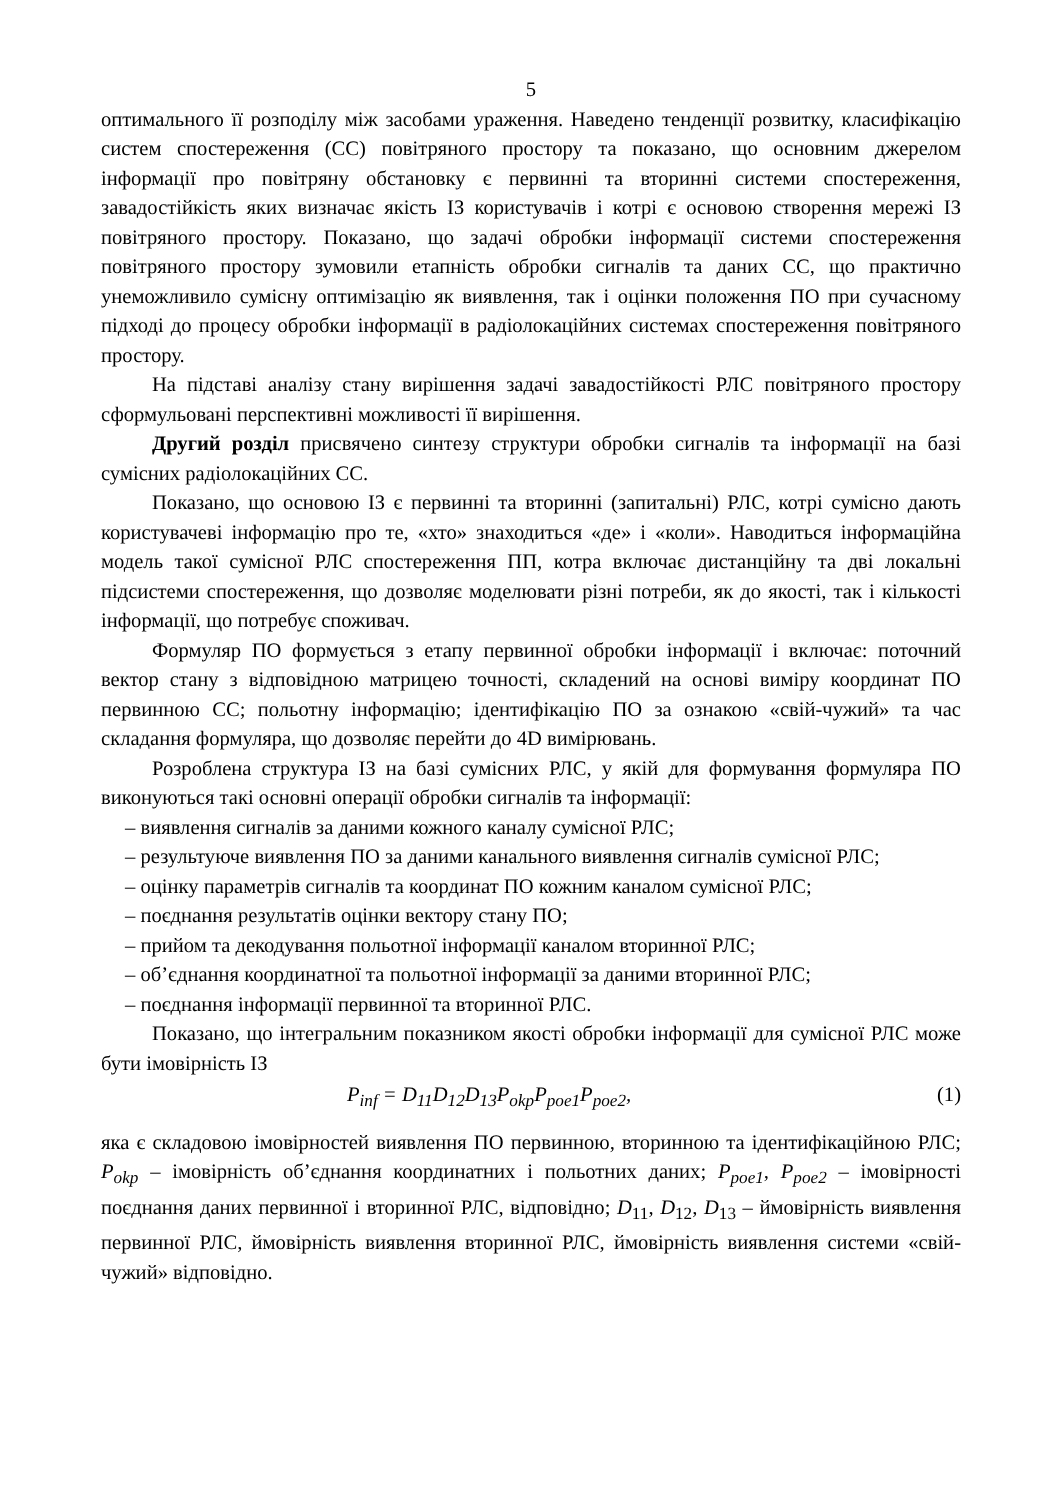5
оптимального її розподілу між засобами ураження. Наведено тенденції розвитку, класифікацію систем спостереження (СС) повітряного простору та показано, що основним джерелом інформації про повітряну обстановку є первинні та вторинні системи спостереження, завадостійкість яких визначає якість ІЗ користувачів і котрі є основою створення мережі ІЗ повітряного простору. Показано, що задачі обробки інформації системи спостереження повітряного простору зумовили етапність обробки сигналів та даних СС, що практично унеможливило сумісну оптимізацію як виявлення, так і оцінки положення ПО при сучасному підході до процесу обробки інформації в радіолокаційних системах спостереження повітряного простору.
На підставі аналізу стану вирішення задачі завадостійкості РЛС повітряного простору сформульовані перспективні можливості її вирішення.
Другий розділ присвячено синтезу структури обробки сигналів та інформації на базі сумісних радіолокаційних СС.
Показано, що основою ІЗ є первинні та вторинні (запитальні) РЛС, котрі сумісно дають користувачеві інформацію про те, «хто» знаходиться «де» і «коли». Наводиться інформаційна модель такої сумісної РЛС спостереження ПП, котра включає дистанційну та дві локальні підсистеми спостереження, що дозволяє моделювати різні потреби, як до якості, так і кількості інформації, що потребує споживач.
Формуляр ПО формується з етапу первинної обробки інформації і включає: поточний вектор стану з відповідною матрицею точності, складений на основі виміру координат ПО первинною СС; польотну інформацію; ідентифікацію ПО за ознакою «свій-чужий» та час складання формуляра, що дозволяє перейти до 4D вимірювань.
Розроблена структура ІЗ на базі сумісних РЛС, у якій для формування формуляра ПО виконуються такі основні операції обробки сигналів та інформації:
– виявлення сигналів за даними кожного каналу сумісної РЛС;
– результуюче виявлення ПО за даними канального виявлення сигналів сумісної РЛС;
– оцінку параметрів сигналів та координат ПО кожним каналом сумісної РЛС;
– поєднання результатів оцінки вектору стану ПО;
– прийом та декодування польотної інформації каналом вторинної РЛС;
– об’єднання координатної та польотної інформації за даними вторинної РЛС;
– поєднання інформації первинної та вторинної РЛС.
Показано, що інтегральним показником якості обробки інформації для сумісної РЛС може бути імовірність ІЗ
P<sub>inf</sub> = D<sub>11</sub>D<sub>12</sub>D<sub>13</sub>P<sub>okp</sub>P<sub>poe1</sub>P<sub>poe2</sub>, (1)
яка є складовою імовірностей виявлення ПО первинною, вторинною та ідентифікаційною РЛС; P<sub>okp</sub> – імовірність об’єднання координатних і польотних даних; P<sub>poe1</sub>, P<sub>poe2</sub> – імовірності поєднання даних первинної і вторинної РЛС, відповідно; D<sub>11</sub>, D<sub>12</sub>, D<sub>13</sub> – ймовірність виявлення первинної РЛС, ймовірність виявлення вторинної РЛС, ймовірність виявлення системи «свій-чужий» відповідно.